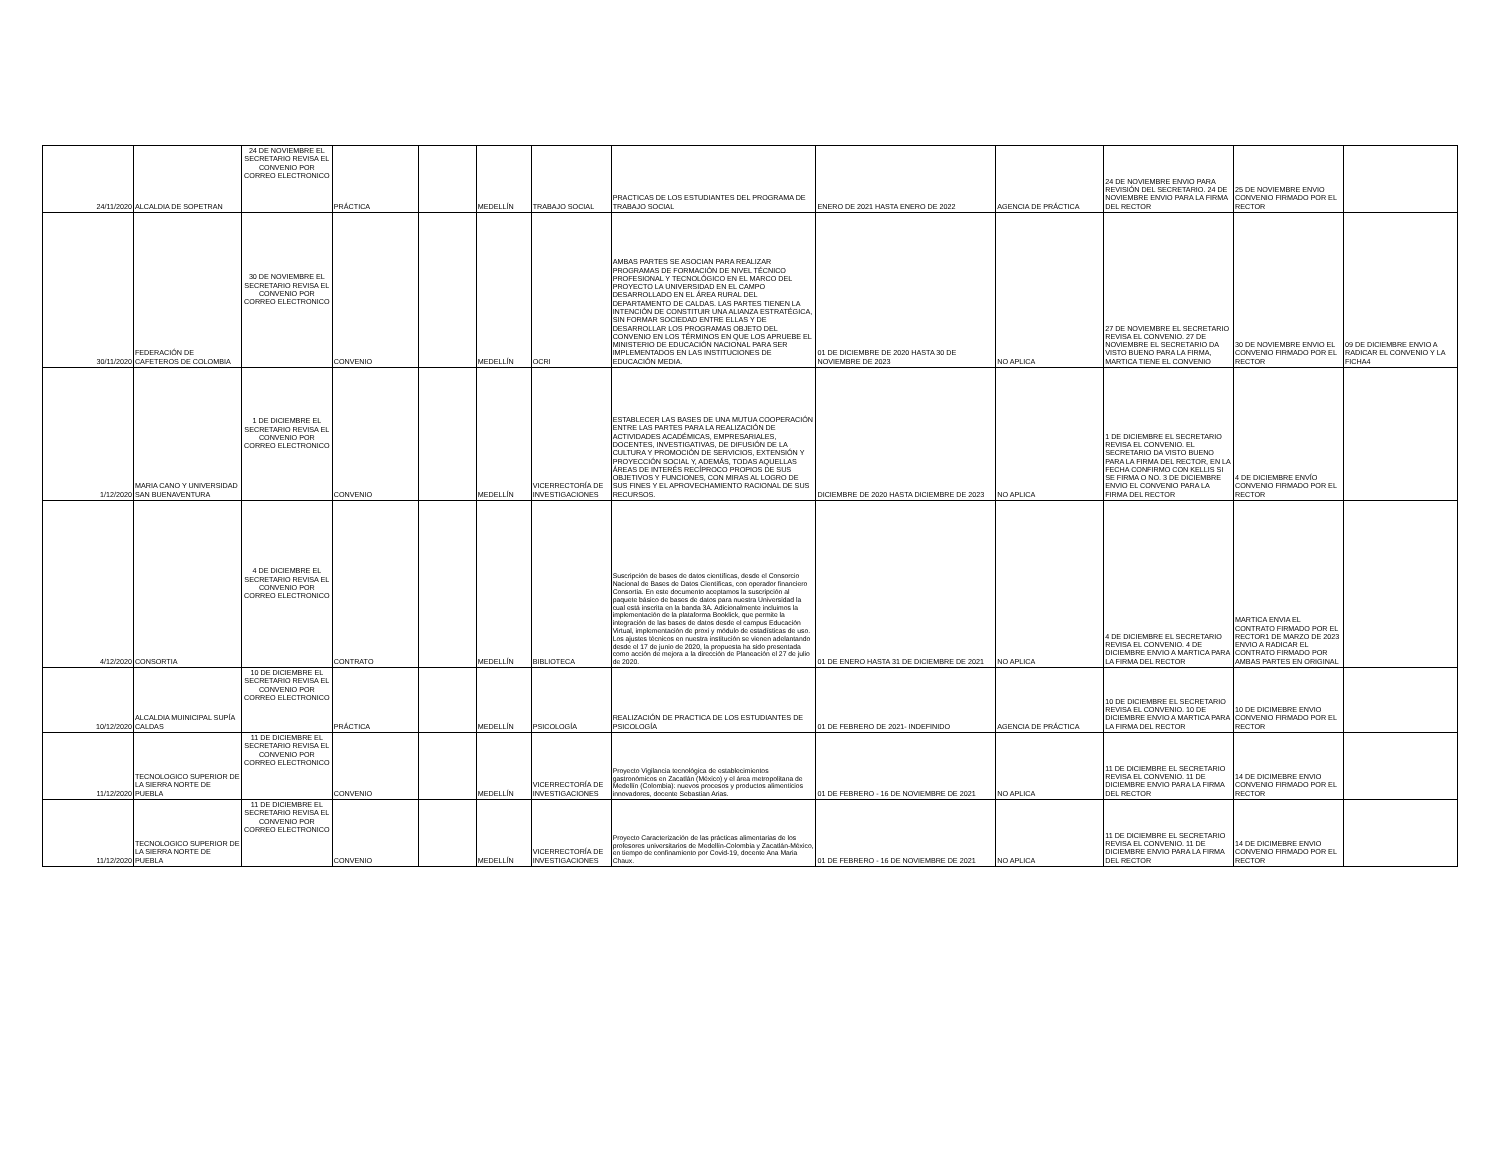| 24/11/2020 | ALCALDIA DE SOPETRAN | 24 DE NOVIEMBRE EL SECRETARIO REVISA EL CONVENIO POR CORREO ELECTRONICO | PRÁCTICA | | MEDELLÍN | TRABAJO SOCIAL | PRACTICAS DE LOS ESTUDIANTES DEL PROGRAMA DE TRABAJO SOCIAL | ENERO DE 2021 HASTA ENERO DE 2022 | AGENCIA DE PRÁCTICA | 24 DE NOVIEMBRE ENVIO PARA REVISIÓN DEL SECRETARIO. 24 DE NOVIEMBRE ENVIO PARA LA FIRMA DEL RECTOR | 25 DE NOVIEMBRE ENVIO CONVENIO FIRMADO POR EL RECTOR | |
| 30/11/2020 | FEDERACIÓN DE CAFETEROS DE COLOMBIA | 30 DE NOVIEMBRE EL SECRETARIO REVISA EL CONVENIO POR CORREO ELECTRONICO | CONVENIO | | MEDELLÍN | OCRI | AMBAS PARTES SE ASOCIAN PARA REALIZAR PROGRAMAS DE FORMACIÓN DE NIVEL TÉCNICO PROFESIONAL Y TECNOLÓGICO EN EL MARCO DEL PROYECTO LA UNIVERSIDAD EN EL CAMPO DESARROLLADO EN EL ÁREA RURAL DEL DEPARTAMENTO DE CALDAS. LAS PARTES TIENEN LA INTENCIÓN DE CONSTITUIR UNA ALIANZA ESTRATÉGICA, SIN FORMAR SOCIEDAD ENTRE ELLAS Y DE DESARROLLAR LOS PROGRAMAS OBJETO DEL CONVENIO EN LOS TÉRMINOS EN QUE LOS APRUEBE EL MINISTERIO DE EDUCACIÓN NACIONAL PARA SER IMPLEMENTADOS EN LAS INSTITUCIONES DE EDUCACIÓN MEDIA. | 01 DE DICIEMBRE DE 2020 HASTA 30 DE NOVIEMBRE DE 2023 | NO APLICA | 27 DE NOVIEMBRE EL SECRETARIO REVISA EL CONVENIO. 27 DE NOVIEMBRE EL SECRETARIO DA VISTO BUENO PARA LA FIRMA, MARTICA TIENE EL CONVENIO | 30 DE NOVIEMBRE ENVIO EL CONVENIO FIRMADO POR EL RECTOR | 09 DE DICIEMBRE ENVIO A RADICAR EL CONVENIO Y LA FICHA4 |
| 1/12/2020 | MARIA CANO Y UNIVERSIDAD SAN BUENAVENTURA | 1 DE DICIEMBRE EL SECRETARIO REVISA EL CONVENIO POR CORREO ELECTRONICO | CONVENIO | | MEDELLÍN | VICERRECTORÍA DE INVESTIGACIONES | ESTABLECER LAS BASES DE UNA MUTUA COOPERACIÓN ENTRE LAS PARTES PARA LA REALIZACIÓN DE ACTIVIDADES ACADÉMICAS, EMPRESARIALES, DOCENTES, INVESTIGATIVAS, DE DIFUSIÓN DE LA CULTURA Y PROMOCIÓN DE SERVICIOS, EXTENSIÓN Y PROYECCIÓN SOCIAL Y, ADEMÁS, TODAS AQUELLAS ÁREAS DE INTERÉS RECÍPROCO PROPIOS DE SUS OBJETIVOS Y FUNCIONES, CON MIRAS AL LOGRO DE SUS FINES Y EL APROVECHAMIENTO RACIONAL DE SUS RECURSOS. | DICIEMBRE DE 2020 HASTA DICIEMBRE DE 2023 | NO APLICA | 1 DE DICIEMBRE EL SECRETARIO REVISA EL CONVENIO. EL SECRETARIO DA VISTO BUENO PARA LA FIRMA DEL RECTOR, EN LA FECHA CONFIRMO CON KELLIS SI SE FIRMA O NO. 3 DE DICIEMBRE ENVIO EL CONVENIO PARA LA FIRMA DEL RECTOR | 4 DE DICIEMBRE ENVÍO CONVENIO FIRMADO POR EL RECTOR | |
| 4/12/2020 | CONSORTIA | 4 DE DICIEMBRE EL SECRETARIO REVISA EL CONVENIO POR CORREO ELECTRONICO | CONTRATO | | MEDELLÍN | BIBLIOTECA | Suscripción de bases de datos científicas, desde el Consorcio Nacional de Bases de Datos Científicas, con operador financiero Consortia. En este documento aceptamos la suscripción al paquete básico de bases de datos para nuestra Universidad la cual está inscrita en la banda 3A. Adicionalmente incluimos la implementación de la plataforma Booklick, que permite la integración de las bases de datos desde el campus Educación Virtual, implementación de proxi y módulo de estadísticas de uso. Los ajustes técnicos en nuestra institución se vienen adelantando desde el 17 de junio de 2020, la propuesta ha sido presentada como acción de mejora a la dirección de Planeación el 27 de julio de 2020. | 01 DE ENERO HASTA 31 DE DICIEMBRE DE 2021 | NO APLICA | 4 DE DICIEMBRE EL SECRETARIO REVISA EL CONVENIO. 4 DE DICIEMBRE ENVIO A MARTICA PARA LA FIRMA DEL RECTOR | MARTICA ENVIA EL CONTRATO FIRMADO POR EL RECTOR1 DE MARZO DE 2023 ENVIO A RADICAR EL CONTRATO FIRMADO POR AMBAS PARTES EN ORIGINAL | |
| 10/12/2020 | ALCALDIA MUINICIPAL SUPÍA CALDAS | 10 DE DICIEMBRE EL SECRETARIO REVISA EL CONVENIO POR CORREO ELECTRONICO | PRÁCTICA | | MEDELLÍN | PSICOLOGÍA | REALIZACIÓN DE PRACTICA DE LOS ESTUDIANTES DE PSICOLOGÍA | 01 DE FEBRERO DE 2021- INDEFINIDO | AGENCIA DE PRÁCTICA | 10 DE DICIEMBRE EL SECRETARIO REVISA EL CONVENIO. 10 DE DICIEMBRE ENVIO A MARTICA PARA LA FIRMA DEL RECTOR | 10 DE DICIMEBRE ENVIO CONVENIO FIRMADO POR EL RECTOR | |
| 11/12/2020 | TECNOLOGICO SUPERIOR DE LA SIERRA NORTE DE PUEBLA | 11 DE DICIEMBRE EL SECRETARIO REVISA EL CONVENIO POR CORREO ELECTRONICO | CONVENIO | | MEDELLÍN | VICERRECTORÍA DE INVESTIGACIONES | Proyecto Vigilancia tecnológica de establecimientos gastronómicos en Zacatlán (México) y el área metropolitana de Medellín (Colombia): nuevos procesos y productos alimenticios innovadores, docente Sebastian Arias. | 01 DE FEBRERO - 16 DE NOVIEMBRE DE 2021 | NO APLICA | 11 DE DICIEMBRE EL SECRETARIO REVISA EL CONVENIO. 11 DE DICIEMBRE ENVIO PARA LA FIRMA DEL RECTOR | 14 DE DICIMEBRE ENVIO CONVENIO FIRMADO POR EL RECTOR | |
| 11/12/2020 | TECNOLOGICO SUPERIOR DE LA SIERRA NORTE DE PUEBLA | 11 DE DICIEMBRE EL SECRETARIO REVISA EL CONVENIO POR CORREO ELECTRONICO | CONVENIO | | MEDELLÍN | VICERRECTORÍA DE INVESTIGACIONES | Proyecto Caracterización de las prácticas alimentarias de los profesores universitarios de Medellín-Colombia y Zacatlán-México, en tiempo de confinamiento por Covid-19, docente Ana Maria Chaux. | 01 DE FEBRERO - 16 DE NOVIEMBRE DE 2021 | NO APLICA | 11 DE DICIEMBRE EL SECRETARIO REVISA EL CONVENIO. 11 DE DICIEMBRE ENVIO PARA LA FIRMA DEL RECTOR | 14 DE DICIMEBRE ENVIO CONVENIO FIRMADO POR EL RECTOR | |